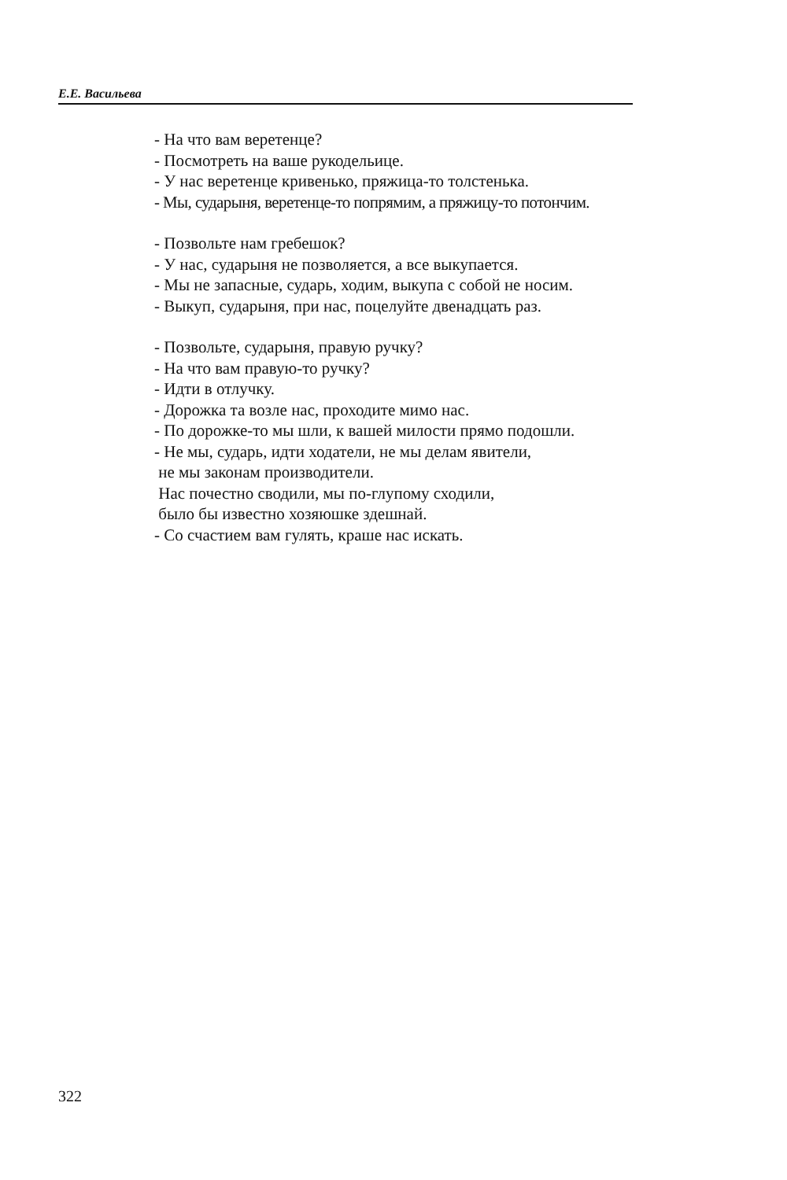Е.Е. Васильева
- На что вам веретенце?
- Посмотреть на ваше рукодельице.
- У нас веретенце кривенько, пряжица-то толстенька.
- Мы, сударыня, веретенце-то попрямим, а пряжицу-то потончим.
- Позвольте нам гребешок?
- У нас, сударыня не позволяется, а все выкупается.
- Мы не запасные, сударь, ходим, выкупа с собой не носим.
- Выкуп, сударыня, при нас, поцелуйте двенадцать раз.
- Позвольте, сударыня, правую ручку?
- На что вам правую-то ручку?
- Идти в отлучку.
- Дорожка та возле нас, проходите мимо нас.
- По дорожке-то мы шли, к вашей милости прямо подошли.
- Не мы, сударь, идти ходатели, не мы делам явители,
не мы законам производители.
Нас почестно сводили, мы по-глупому сходили,
было бы известно хозяюшке здешнай.
- Со счастием вам гулять, краше нас искать.
322